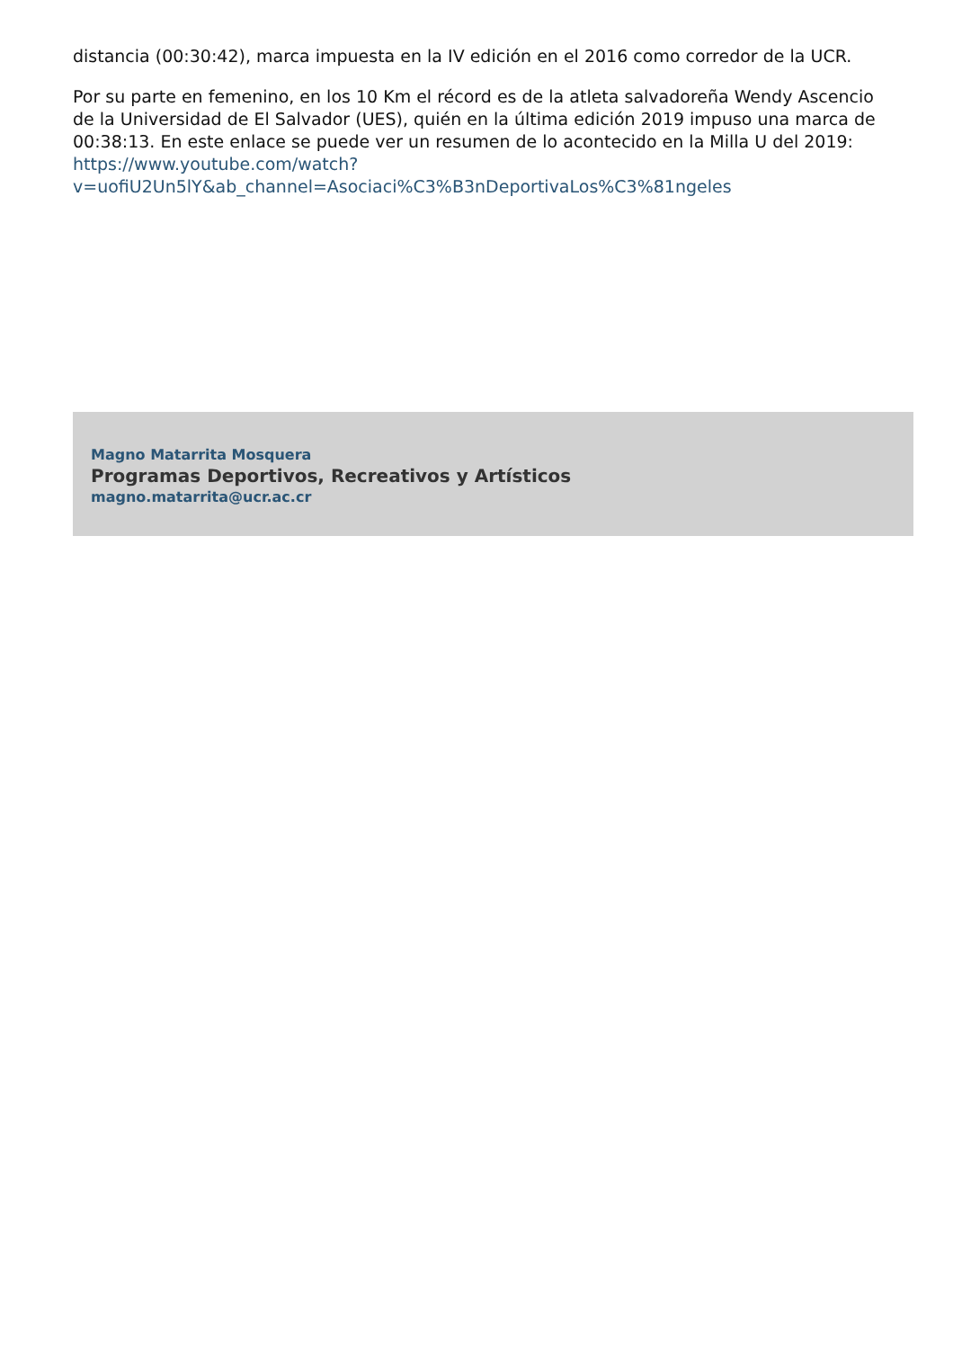distancia (00:30:42), marca impuesta en la IV edición en el 2016 como corredor de la UCR.
Por su parte en femenino, en los 10 Km el récord es de la atleta salvadoreña Wendy Ascencio de la Universidad de El Salvador (UES), quién en la última edición 2019 impuso una marca de 00:38:13. En este enlace se puede ver un resumen de lo acontecido en la Milla U del 2019: https://www.youtube.com/watch?v=uofiU2Un5lY&ab_channel=Asociaci%C3%B3nDeportivaLos%C3%81ngeles
Magno Matarrita Mosquera
Programas Deportivos, Recreativos y Artísticos
magno.matarrita@ucr.ac.cr